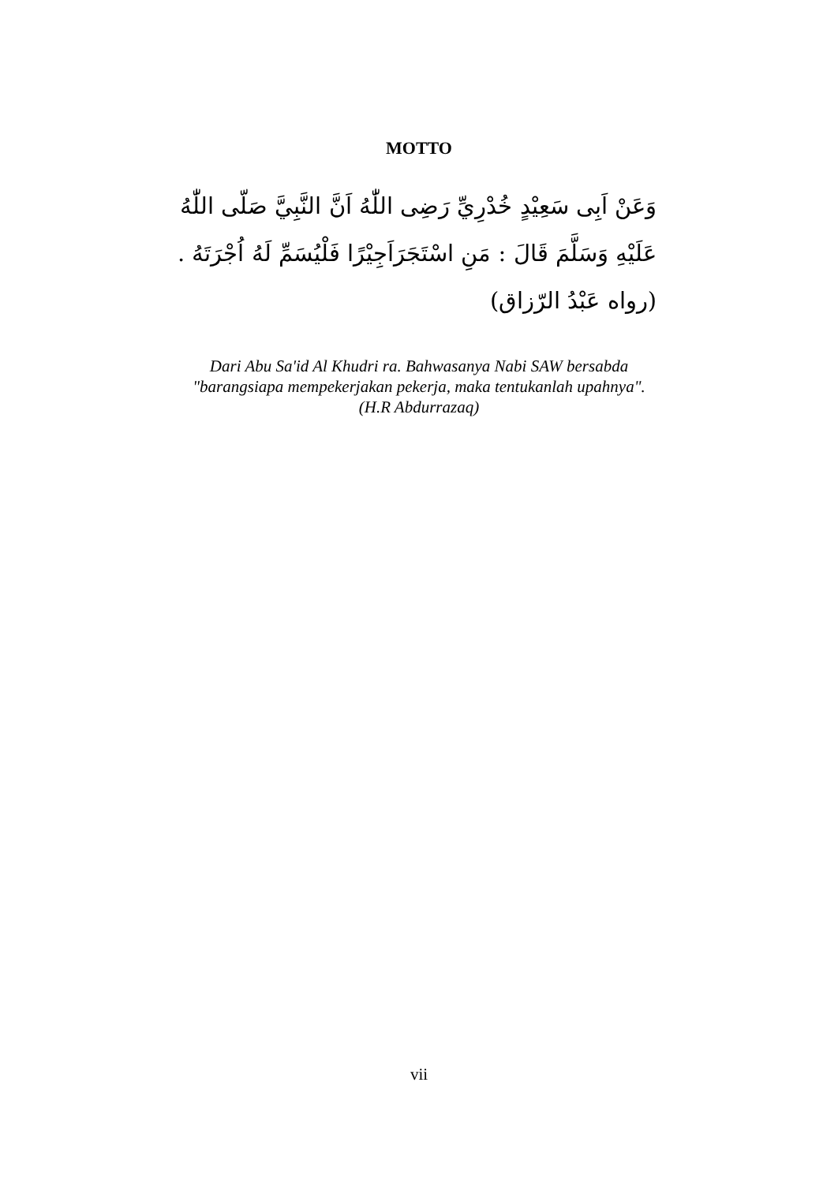MOTTO
وَعَنْ اَبِى سَعِيْدٍ خُدْرِيِّ رَضِى اللّٰهُ اَنَّ النَّبِيَّ صَلّى اللّٰهُ عَلَيْهِ وَسَلَّمَ قَالَ : مَنِ اسْتَجَرَاَجِيْرًا فَلْيُسَمِّ لَهُ اُجْرَتَهُ . (رواه عَبْدُ الرّزاق)
Dari Abu Sa'id Al Khudri ra. Bahwasanya Nabi SAW bersabda
"barangsiapa mempekerjakan pekerja, maka tentukanlah upahnya".
(H.R Abdurrazaq)
vii